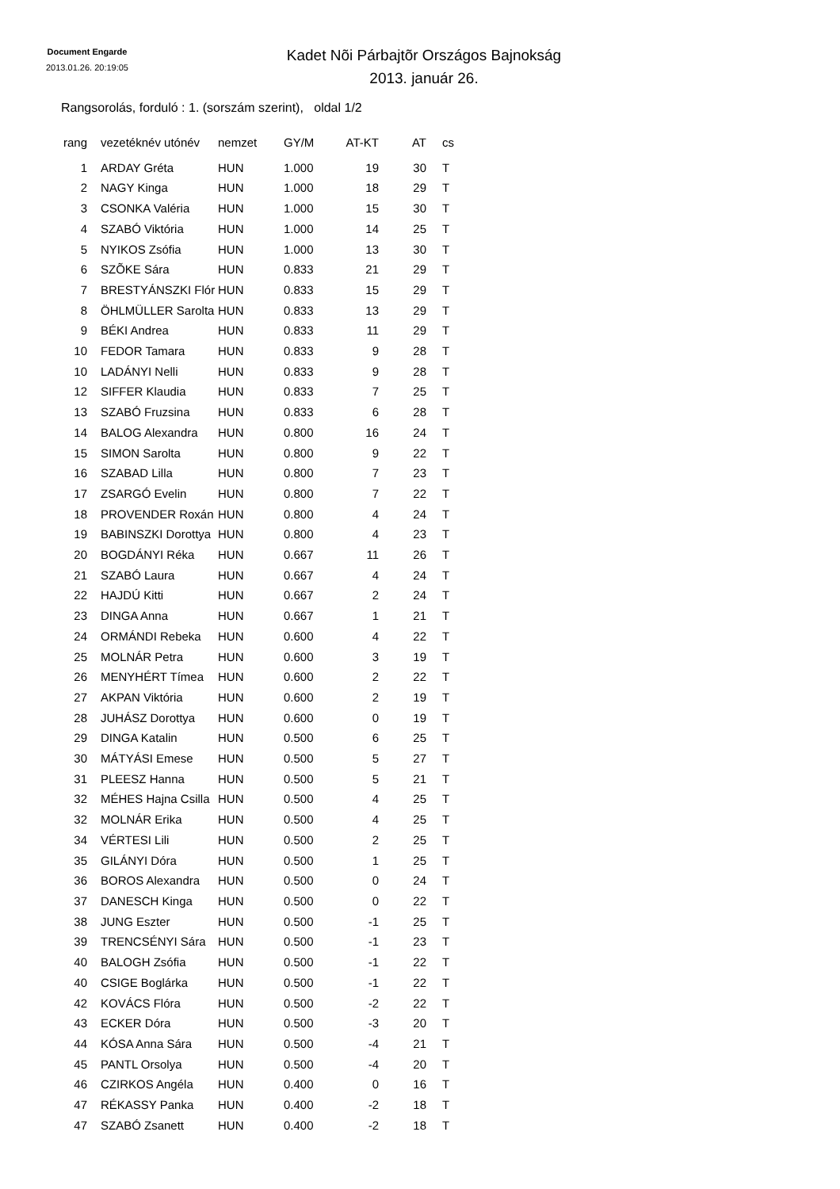Document Engarde
2013.01.26. 20:19:05
Kadet Nõi Párbajtõr Országos Bajnokság
2013. január 26.
Rangsorolás, forduló : 1. (sorszám szerint), oldal 1/2
| rang | vezetéknév utónév | nemzet | GY/M | AT-KT | AT | cs |
| --- | --- | --- | --- | --- | --- | --- |
| 1 | ARDAY Gréta | HUN | 1.000 | 19 | 30 | T |
| 2 | NAGY Kinga | HUN | 1.000 | 18 | 29 | T |
| 3 | CSONKA Valéria | HUN | 1.000 | 15 | 30 | T |
| 4 | SZABÓ Viktória | HUN | 1.000 | 14 | 25 | T |
| 5 | NYIKOS Zsófia | HUN | 1.000 | 13 | 30 | T |
| 6 | SZÕKE Sára | HUN | 0.833 | 21 | 29 | T |
| 7 | BRESTYÁNSZKI Flór | HUN | 0.833 | 15 | 29 | T |
| 8 | ÖHLMÜLLER Sarolta | HUN | 0.833 | 13 | 29 | T |
| 9 | BÉKI Andrea | HUN | 0.833 | 11 | 29 | T |
| 10 | FEDOR Tamara | HUN | 0.833 | 9 | 28 | T |
| 10 | LADÁNYI Nelli | HUN | 0.833 | 9 | 28 | T |
| 12 | SIFFER Klaudia | HUN | 0.833 | 7 | 25 | T |
| 13 | SZABÓ Fruzsina | HUN | 0.833 | 6 | 28 | T |
| 14 | BALOG Alexandra | HUN | 0.800 | 16 | 24 | T |
| 15 | SIMON Sarolta | HUN | 0.800 | 9 | 22 | T |
| 16 | SZABAD Lilla | HUN | 0.800 | 7 | 23 | T |
| 17 | ZSARGÓ Evelin | HUN | 0.800 | 7 | 22 | T |
| 18 | PROVENDER Roxán | HUN | 0.800 | 4 | 24 | T |
| 19 | BABINSZKI Dorottya | HUN | 0.800 | 4 | 23 | T |
| 20 | BOGDÁNYI Réka | HUN | 0.667 | 11 | 26 | T |
| 21 | SZABÓ Laura | HUN | 0.667 | 4 | 24 | T |
| 22 | HAJDÚ Kitti | HUN | 0.667 | 2 | 24 | T |
| 23 | DINGA Anna | HUN | 0.667 | 1 | 21 | T |
| 24 | ORMÁNDI Rebeka | HUN | 0.600 | 4 | 22 | T |
| 25 | MOLNÁR Petra | HUN | 0.600 | 3 | 19 | T |
| 26 | MENYHÉRT Tímea | HUN | 0.600 | 2 | 22 | T |
| 27 | AKPAN Viktória | HUN | 0.600 | 2 | 19 | T |
| 28 | JUHÁSZ Dorottya | HUN | 0.600 | 0 | 19 | T |
| 29 | DINGA Katalin | HUN | 0.500 | 6 | 25 | T |
| 30 | MÁTYÁSI Emese | HUN | 0.500 | 5 | 27 | T |
| 31 | PLEESZ Hanna | HUN | 0.500 | 5 | 21 | T |
| 32 | MÉHES Hajna Csilla | HUN | 0.500 | 4 | 25 | T |
| 32 | MOLNÁR Erika | HUN | 0.500 | 4 | 25 | T |
| 34 | VÉRTESI Lili | HUN | 0.500 | 2 | 25 | T |
| 35 | GILÁNYI Dóra | HUN | 0.500 | 1 | 25 | T |
| 36 | BOROS Alexandra | HUN | 0.500 | 0 | 24 | T |
| 37 | DANESCH Kinga | HUN | 0.500 | 0 | 22 | T |
| 38 | JUNG Eszter | HUN | 0.500 | -1 | 25 | T |
| 39 | TRENCSÉNYI Sára | HUN | 0.500 | -1 | 23 | T |
| 40 | BALOGH Zsófia | HUN | 0.500 | -1 | 22 | T |
| 40 | CSIGE Boglárka | HUN | 0.500 | -1 | 22 | T |
| 42 | KOVÁCS Flóra | HUN | 0.500 | -2 | 22 | T |
| 43 | ECKER Dóra | HUN | 0.500 | -3 | 20 | T |
| 44 | KÓSA Anna Sára | HUN | 0.500 | -4 | 21 | T |
| 45 | PANTL Orsolya | HUN | 0.500 | -4 | 20 | T |
| 46 | CZIRKOS Angéla | HUN | 0.400 | 0 | 16 | T |
| 47 | RÉKASSY Panka | HUN | 0.400 | -2 | 18 | T |
| 47 | SZABÓ Zsanett | HUN | 0.400 | -2 | 18 | T |